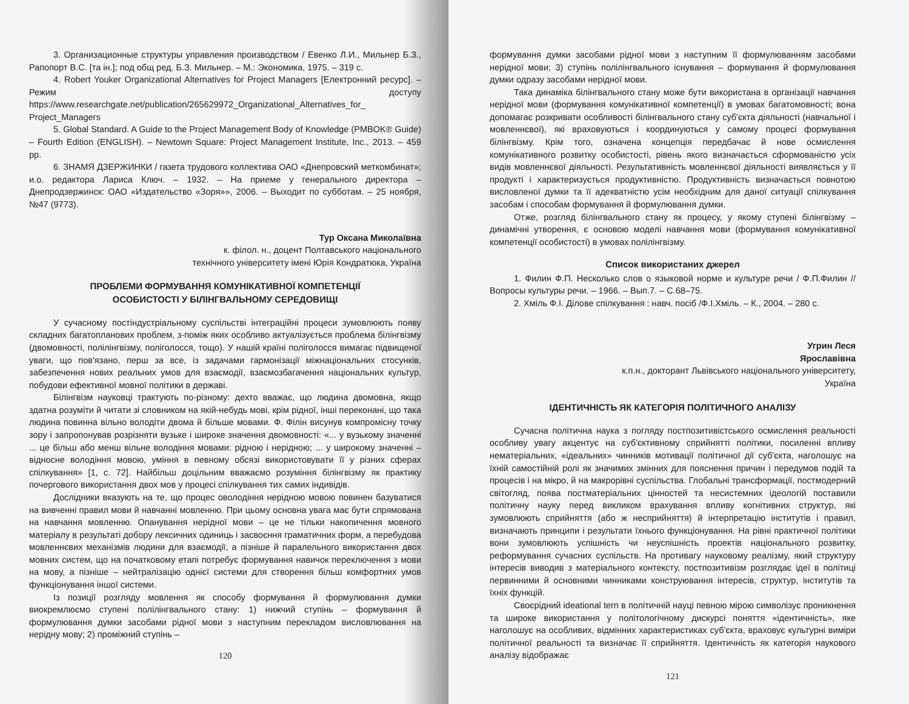3. Организационные структуры управления производством / Евенко Л.И., Мильнер Б.З., Рапопорт В.С. [та ін.]; под общ ред. Б.З. Мильнер. – М.: Экономика, 1975. – 319 с.
4. Robert Youker Organizational Alternatives for Project Managers [Електронний ресурс]. – Режим доступу https://www.researchgate.net/publication/265629972_Organizational_Alternatives_for_ Project_Managers
5. Global Standard. A Guide to the Project Management Body of Knowledge (PMBOK® Guide) – Fourth Edition (ENGLISH). – Newtown Square: Project Management Institute, Inc., 2013. – 459 pp.
6. ЗНАМЯ ДЗЕРЖИНКИ / газета трудового коллектива ОАО «Днепровский меткомбинат»; и.о. редактора Лариса Ключ. – 1932. – На приеме у генерального директора – Днепродзержинск: ОАО «Издательство «Зоря»», 2006. – Выходит по субботам. – 25 ноября, №47 (9773).
Тур Оксана Миколаївна
к. філол. н., доцент Полтавського національного
технічного університету імені Юрія Кондратюка, Україна
ПРОБЛЕМИ ФОРМУВАННЯ КОМУНІКАТИВНОЇ КОМПЕТЕНЦІЇ
ОСОБИСТОСТІ У БІЛІНГВАЛЬНОМУ СЕРЕДОВИЩІ
У сучасному постіндустріальному суспільстві інтеграційні процеси зумовлюють появу складних багатопланових проблем, з-поміж яких особливо актуалізується проблема білінгвізму (двомовності, полілінгвізму, поліголосся, тощо). У нашій країні поліголосся вимагає підвищеної уваги, що пов'язано, перш за все, із задачами гармонізації міжнаціональних стосунків, забезпечення нових реальних умов для взаємодії, взаємозбагачення національних культур, побудови ефективної мовної політики в державі.
Білінгвізм науковці трактують по-різному: дехто вважає, що людина двомовна, якщо здатна розуміти й читати зі словником на якій-небудь мові, крім рідної, інші переконані, що така людина повинна вільно володіти двома й більше мовами. Ф. Філін висунув компромісну точку зору і запропонував розрізняти вузьке і широке значення двомовності: «... у вузькому значенні ... це більш або менш вільне володіння мовами: рідною і нерідною; ... у широкому значенні – відносне володіння мовою, уміння в певному обсязі використовувати її у різних сферах спілкування» [1, с. 72]. Найбільш доцільним вважаємо розуміння білінгвізму як практику почергового використання двох мов у процесі спілкування тих самих індивідів.
Дослідники вказують на те, що процес оволодіння нерідною мовою повинен базуватися на вивченні правил мови й навчанні мовленню. При цьому основна увага має бути спрямована на навчання мовленню. Опанування нерідної мови – це не тільки накопичення мовного матеріалу в результаті добору лексичних одиниць і засвоєння граматичних форм, а перебудова мовленнєвих механізмів людини для взаємодії, а пізніше й паралельного використання двох мовних систем, що на початковому етапі потребує формування навичок переключення з мови на мову, а пізніше – нейтралізацію однієї системи для створення більш комфортних умов функціонування іншої системи.
Із позиції розгляду мовлення як способу формування й формулювання думки виокремлюємо ступені полілінгвального стану: 1) нижчий ступінь – формування й формулювання думки засобами рідної мови з наступним перекладом висловлювання на нерідну мову; 2) проміжний ступінь –
120
формування думки засобами рідної мови з наступним її формулюванням засобами нерідної мови; 3) ступінь полілінгвального існування – формування й формулювання думки одразу засобами нерідної мови.
Така динаміка білінгвального стану може бути використана в організації навчання нерідної мови (формування комунікативної компетенції) в умовах багатомовності; вона допомагає розкривати особливості білінгвального стану суб'єкта діяльності (навчальної і мовленнєвої), які враховуються і координуються у самому процесі формування білінгвізму. Крім того, означена концепція передбачає й нове осмислення комунікативного розвитку особистості, рівень якого визначається сформованістю усіх видів мовленнєвої діяльності. Результативність мовленнєвої діяльності виявляється у її продукті і характеризується продуктивністю. Продуктивність визначається повнотою висловленої думки та її адекватністю усім необхідним для даної ситуації спілкування засобам і способам формування й формулювання думки.
Отже, розгляд білінгвального стану як процесу, у якому ступені білінгвізму – динамічні утворення, є основою моделі навчання мови (формування комунікативної компетенції особистості) в умовах полілінгвізму.
Список використаних джерел
1. Филин Ф.П. Несколько слов о языковой норме и культуре речи / Ф.П.Филин // Вопросы культуры речи. – 1966. – Вып.7. – С.68–75.
2. Хміль Ф.І. Ділове спілкування : навч. посіб /Ф.І.Хміль. – К., 2004. – 280 с.
Угрин Леся
Ярославівна
к.п.н., докторант Львівського національного університету,
Україна
ІДЕНТИЧНІСТЬ ЯК КАТЕГОРІЯ ПОЛІТИЧНОГО АНАЛІЗУ
Сучасна політична наука з погляду постпозитивістського осмислення реальності особливу увагу акцентує на суб'єктивному сприйнятті політики, посиленні впливу нематеріальних, «ідеальних» чинників мотивації політичної дії суб'єкта, наголошує на їхній самостійній ролі як значимих змінних для пояснення причин і передумов подій та процесів і на мікро, й на макрорівні суспільства. Глобальні трансформації, постмодерний світогляд, поява постматеріальних цінностей та несистемних ідеологій поставили політичну науку перед викликом врахування впливу когнітивних структур, які зумовлюють сприйняття (або ж несприйняття) й інтерпретацію інститутів і правил, визначають принципи і результати їхнього функціонування. На рівні практичної політики вони зумовлюють успішність чи неуспішність проектів національного розвитку, реформування сучасних суспільств. На противагу науковому реалізму, який структуру інтересів виводив з матеріального контексту, постпозитивізм розглядає ідеї в політиці первинними й основними чинниками конструювання інтересів, структур, інститутів та їхніх функцій.
Своєрідний ideational tern в політичній науці певною мірою символізує проникнення та широке використання у політологічному дискурсі поняття «ідентичність», яке наголошує на особливих, відмінних характеристиках суб'єкта, враховує культурні виміри політичної реальності та визначає її сприйняття. Ідентичність як категорія наукового аналізу відображає
121